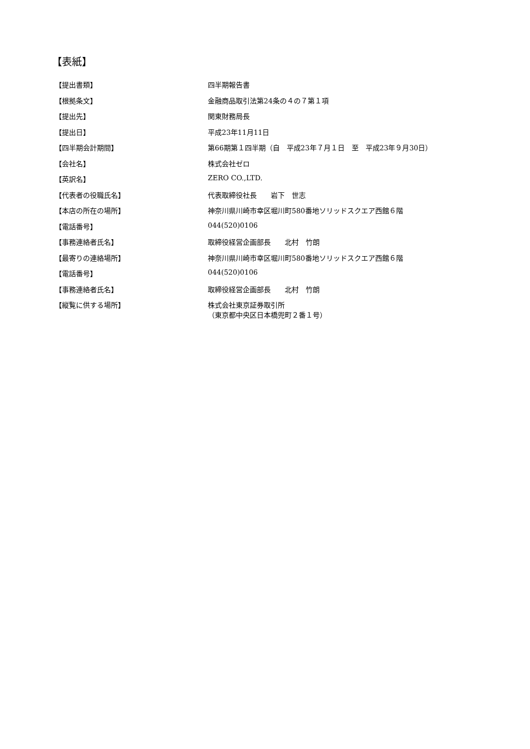【表紙】
| 【提出書類】 | 四半期報告書 |
| 【根拠条文】 | 金融商品取引法第24条の４の７第１項 |
| 【提出先】 | 関東財務局長 |
| 【提出日】 | 平成23年11月11日 |
| 【四半期会計期間】 | 第66期第１四半期（自 平成23年７月１日 至 平成23年９月30日） |
| 【会社名】 | 株式会社ゼロ |
| 【英訳名】 | ZERO CO.,LTD. |
| 【代表者の役職氏名】 | 代表取締役社長 岩下 世志 |
| 【本店の所在の場所】 | 神奈川県川崎市幸区堀川町580番地ソリッドスクエア西館６階 |
| 【電話番号】 | 044(520)0106 |
| 【事務連絡者氏名】 | 取締役経営企画部長 北村 竹朗 |
| 【最寄りの連絡場所】 | 神奈川県川崎市幸区堀川町580番地ソリッドスクエア西館６階 |
| 【電話番号】 | 044(520)0106 |
| 【事務連絡者氏名】 | 取締役経営企画部長 北村 竹朗 |
| 【縦覧に供する場所】 | 株式会社東京証券取引所 （東京都中央区日本橋兜町２番１号） |